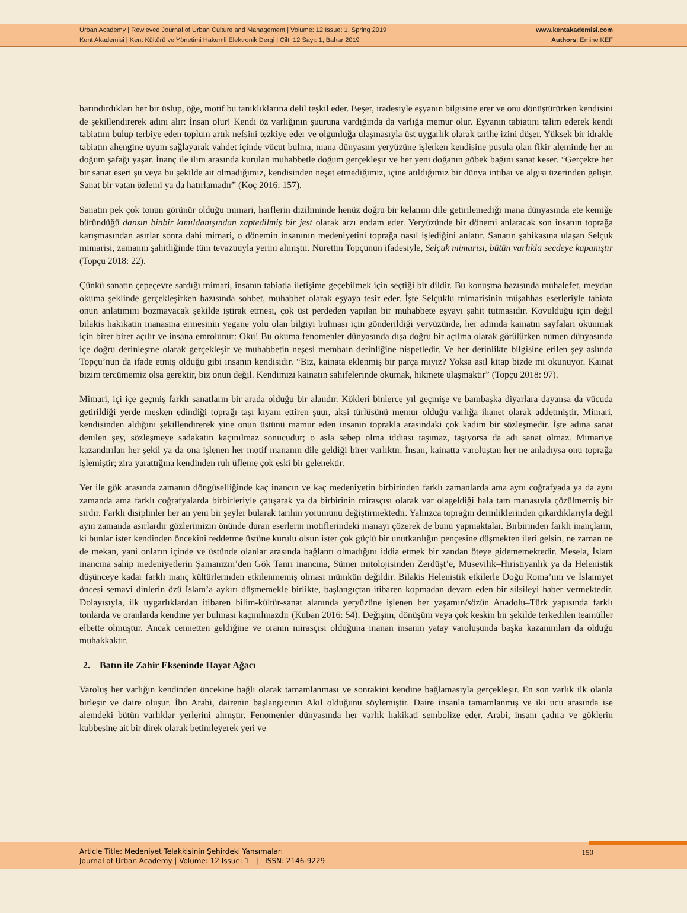Urban Academy | Rewieved Journal of Urban Culture and Management | Volume: 12 Issue: 1, Spring 2019
Kent Akademisi | Kent Kültürü ve Yönetimi Hakemli Elektronik Dergi | Cilt: 12 Sayı: 1, Bahar 2019
www.kentakademisi.com
Authors: Emine KEF
barındırdıkları her bir üslup, öğe, motif bu tanıklıklarına delil teşkil eder. Beşer, iradesiyle eşyanın bilgisine erer ve onu dönüştürürken kendisini de şekillendirerek adını alır: İnsan olur! Kendi öz varlığının şuuruna vardığında da varlığa memur olur. Eşyanın tabiatını talim ederek kendi tabiatını bulup terbiye eden toplum artık nefsini tezkiye eder ve olgunluğa ulaşmasıyla üst uygarlık olarak tarihe izini düşer. Yüksek bir idrakle tabiatın ahengine uyum sağlayarak vahdet içinde vücut bulma, mana dünyasını yeryüzüne işlerken kendisine pusula olan fikir aleminde her an doğum şafağı yaşar. İnanç ile ilim arasında kurulan muhabbetle doğum gerçekleşir ve her yeni doğanın göbek bağını sanat keser. “Gerçekte her bir sanat eseri şu veya bu şekilde ait olmadığımız, kendisinden neşet etmediğimiz, içine atıldığımız bir dünya intibaı ve algısı üzerinden gelişir. Sanat bir vatan özlemi ya da hatırlamadır” (Koç 2016: 157).
Sanatın pek çok tonun görünür olduğu mimari, harflerin diziliminde henüz doğru bir kelamın dile getirilemediği mana dünyasında ete kemiğe büründüğü dansın binbir kımıldanışından zaptedilmiş bir jest olarak arzı endam eder. Yeryüzünde bir dönemi anlatacak son insanın toprağa karışmasından asırlar sonra dahi mimari, o dönemin insanının medeniyetini toprağa nasıl işlediğini anlatır. Sanatın şahikasına ulaşan Selçuk mimarisi, zamanın şahitliğinde tüm tevazuuyla yerini almıştır. Nurettin Topçunun ifadesiyle, Selçuk mimarisi, bütün varlıkla secdeye kapanıştır (Topçu 2018: 22).
Çünkü sanatın çepeçevre sardığı mimari, insanın tabiatla iletişime geçebilmek için seçtiği bir dildir. Bu konuşma bazısında muhalefet, meydan okuma şeklinde gerçekleşirken bazısında sohbet, muhabbet olarak eşyaya tesir eder. İşte Selçuklu mimarisinin müşahhas eserleriyle tabiata onun anlatımını bozmayacak şekilde iştirak etmesi, çok üst perdeden yapılan bir muhabbete eşyayı şahit tutmasıdır. Kovulduğu için değil bilakis hakikatin manasına ermesinin yegane yolu olan bilgiyi bulması için gönderildiği yeryüzünde, her adımda kainatın sayfaları okunmak için birer birer açılır ve insana emrolunur: Oku! Bu okuma fenomenler dünyasında dışa doğru bir açılma olarak görülürken numen dünyasında içe doğru derinleşme olarak gerçekleşir ve muhabbetin neşesi membaın derinliğine nispetledir. Ve her derinlikte bilgisine erilen şey aslında Topçu’nun da ifade etmiş olduğu gibi insanın kendisidir. “Biz, kainata eklenmiş bir parça mıyız? Yoksa asıl kitap bizde mi okunuyor. Kainat bizim tercümemiz olsa gerektir, biz onun değil. Kendimizi kainatın sahifelerinde okumak, hikmete ulaşmaktır” (Topçu 2018: 97).
Mimari, içi içe geçmiş farklı sanatların bir arada olduğu bir alandır. Kökleri binlerce yıl geçmişe ve bambaşka diyarlara dayansa da vücuda getirildiği yerde mesken edindiği toprağı taşı kıyam ettiren şuur, aksi türlüsünü memur olduğu varlığa ihanet olarak addetmiştir. Mimari, kendisinden aldığını şekillendirerek yine onun üstünü mamur eden insanın toprakla arasındaki çok kadim bir sözleşmedir. İşte adına sanat denilen şey, sözleşmeye sadakatin kaçınılmaz sonucudur; o asla sebep olma iddiası taşımaz, taşıyorsa da adı sanat olmaz. Mimariye kazandırılan her şekil ya da ona işlenen her motif mananın dile geldiği birer varlıktır. İnsan, kainatta varoluştan her ne anladıysa onu toprağa işlemiştir; zira yarattığına kendinden ruh üfleme çok eski bir gelenektir.
Yer ile gök arasında zamanın döngüselliğinde kaç inancın ve kaç medeniyetin birbirinden farklı zamanlarda ama aynı coğrafyada ya da aynı zamanda ama farklı coğrafyalarda birbirleriyle çatışarak ya da birbirinin mirasçısı olarak var olageldiği hala tam manasıyla çözülmemiş bir sırdır. Farklı disiplinler her an yeni bir şeyler bularak tarihin yorumunu değiştirmektedir. Yalnızca toprağın derinliklerinden çıkardıklarıyla değil aynı zamanda asırlardır gözlerimizin önünde duran eserlerin motiflerindeki manayı çözerek de bunu yapmaktalar. Birbirinden farklı inançların, ki bunlar ister kendinden öncekini reddetme üstüne kurulu olsun ister çok güçlü bir unutkanlığın pençesine düşmekten ileri gelsin, ne zaman ne de mekan, yani onların içinde ve üstünde olanlar arasında bağlantı olmadığını iddia etmek bir zandan öteye gidememektedir. Mesela, İslam inancına sahip medeniyetlerin Şamanizm’den Gök Tanrı inancına, Sümer mitolojisinden Zerdüşt’e, Musevilik–Hıristiyanlık ya da Helenistik düşünceye kadar farklı inanç kültürlerinden etkilenmemiş olması mümkün değildir. Bilakis Helenistik etkilerle Doğu Roma’nın ve İslamiyet öncesi semavi dinlerin özü İslam’a aykırı düşmemekle birlikte, başlangıçtan itibaren kopmadan devam eden bir silsileyi haber vermektedir. Dolayısıyla, ilk uygarlıklardan itibaren bilim-kültür-sanat alanında yeryüzüne işlenen her yaşamın/sözün Anadolu–Türk yapısında farklı tonlarda ve oranlarda kendine yer bulması kaçınılmazdır (Kuban 2016: 54). Değişim, dönüşüm veya çok keskin bir şekilde terkedilen teamüller elbette olmuştur. Ancak cennetten geldiğine ve oranın mirasçısı olduğuna inanan insanın yatay varoluşunda başka kazanımları da olduğu muhakkaktır.
2. Batın ile Zahir Ekseninde Hayat Ağacı
Varoluş her varlığın kendinden öncekine bağlı olarak tamamlanması ve sonrakini kendine bağlamasıyla gerçekleşir. En son varlık ilk olanla birleşir ve daire oluşur. İbn Arabi, dairenin başlangıcının Akıl olduğunu söylemiştir. Daire insanla tamamlanmış ve iki ucu arasında ise alemdeki bütün varlıklar yerlerini almıştır. Fenomenler dünyasında her varlık hakikati sembolize eder. Arabi, insanı çadıra ve göklerin kubbesine ait bir direk olarak betimleyerek yeri ve
Article Title: Medeniyet Telakkisinin Şehirdeki Yansımaları
Journal of Urban Academy | Volume: 12 Issue: 1 | ISSN: 2146-9229
150